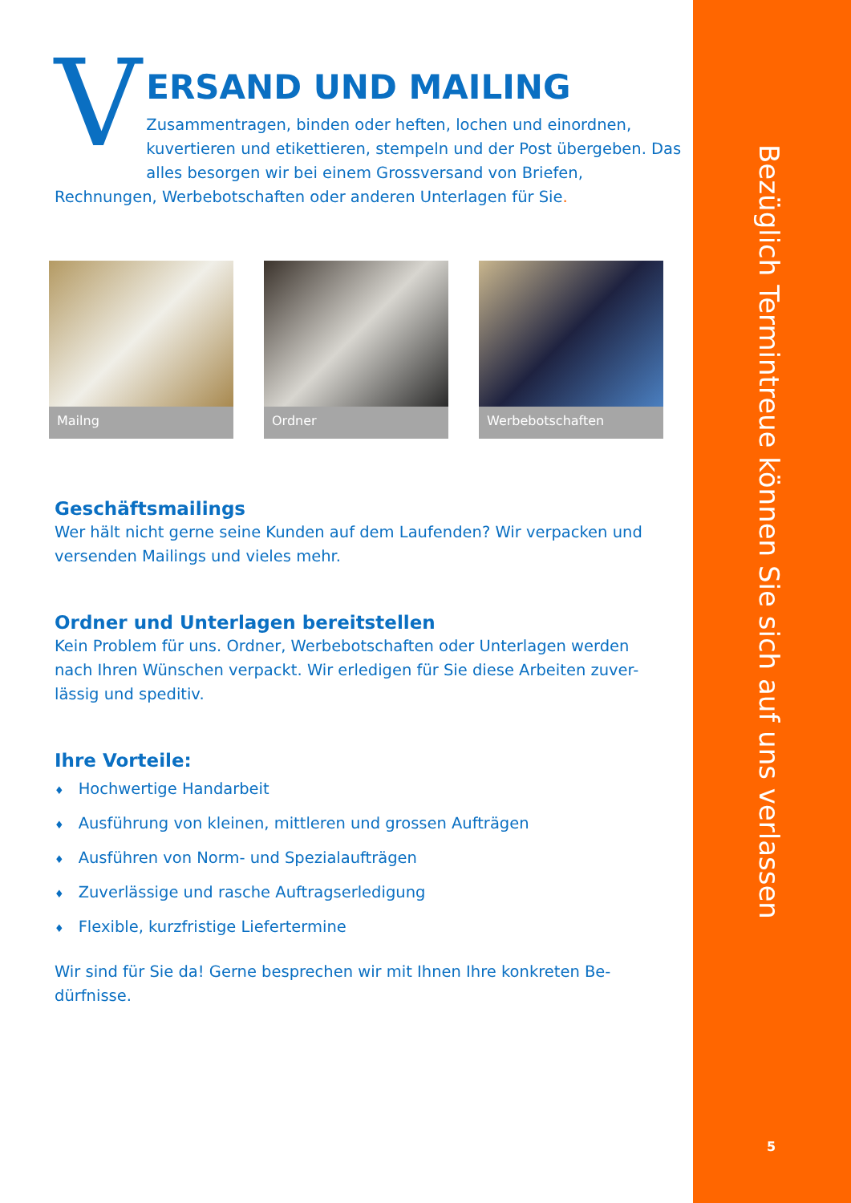V
ERSAND UND MAILING
Zusammentragen, binden oder heften, lochen und einordnen, kuvertieren und etikettieren, stempeln und der Post übergeben. Das alles besorgen wir bei einem Grossversand von Briefen,
Rechnungen, Werbebotschaften oder anderen Unterlagen für Sie.
Mailng Ordner Werbebotschaften
Geschäftsmailings
Wer hält nicht gerne seine Kunden auf dem Laufenden? Wir verpacken und versenden Mailings und vieles mehr.
Ordner und Unterlagen bereitstellen
Kein Problem für uns. Ordner, Werbebotschaften oder Unterlagen werden nach Ihren Wünschen verpackt. Wir erledigen für Sie diese Arbeiten zuver-lässig und speditiv.
Ihre Vorteile:
♦ Hochwertige Handarbeit
♦ Ausführung von kleinen, mittleren und grossen Aufträgen
♦ Ausführen von Norm- und Spezialaufträgen
♦ Zuverlässige und rasche Auftragserledigung
♦ Flexible, kurzfristige Liefertermine
Wir sind für Sie da! Gerne besprechen wir mit Ihnen Ihre konkreten Be-dürfnisse.
Bezüglich Termintreue können Sie sich auf uns verlassen
5